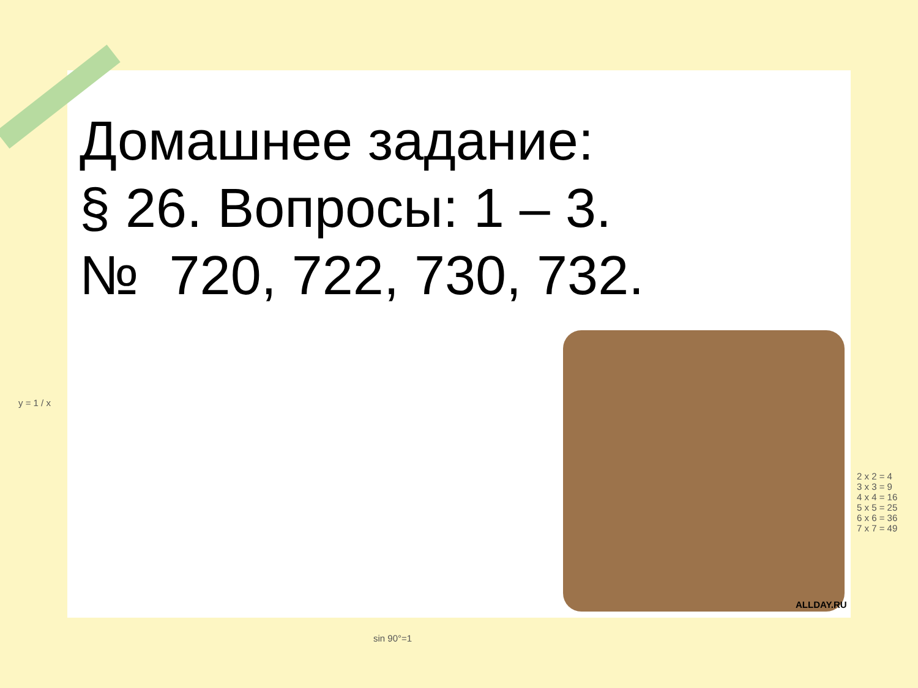Домашнее задание:
§ 26. Вопросы: 1 – 3.
№ 720, 722, 730, 732.
y = 1 / x
2 x 2 = 4
3 x 3 = 9
4 x 4 = 16
5 x 5 = 25
6 x 6 = 36
7 x 7 = 49
sin 90°=1
ALLDAY.RU